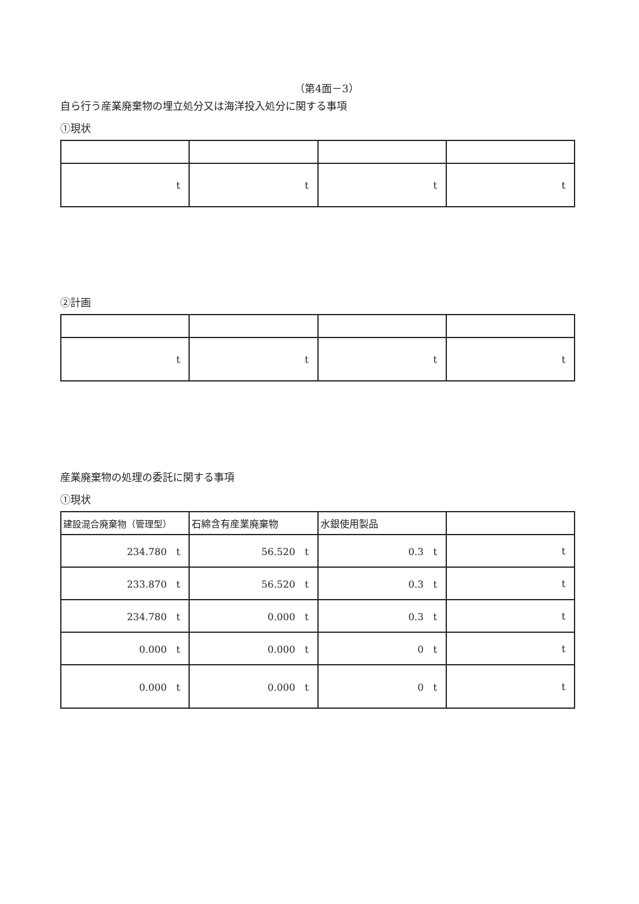（第4面－3）
自ら行う産業廃棄物の埋立処分又は海洋投入処分に関する事項
①現状
| t | t | t | t |
②計画
| t | t | t | t |
産業廃棄物の処理の委託に関する事項
①現状
| 建設混合廃棄物（管理型） | 石綿含有産業廃棄物 | 水銀使用製品 | |
| 234.780 t | 56.520 t | 0.3 t | t |
| 233.870 t | 56.520 t | 0.3 t | t |
| 234.780 t | 0.000 t | 0.3 t | t |
| 0.000 t | 0.000 t | 0 t | t |
| 0.000 t | 0.000 t | 0 t | t |